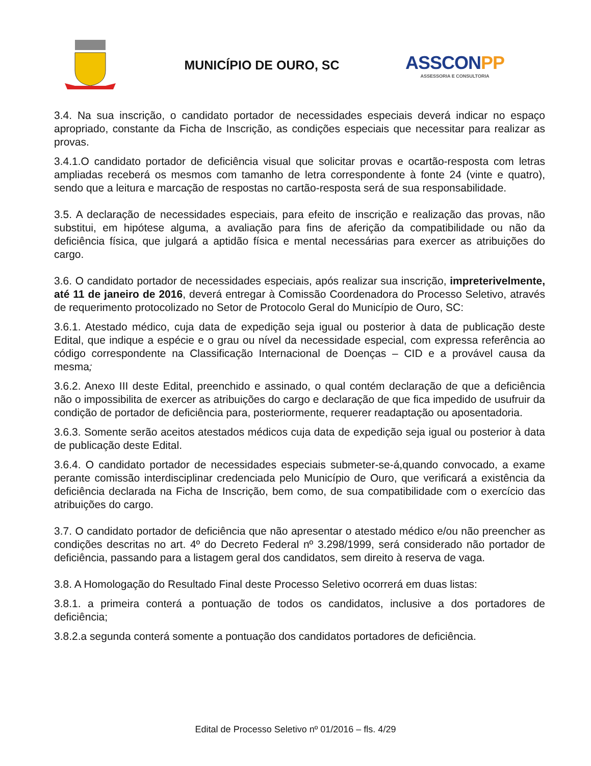MUNICÍPIO DE OURO, SC
ASSCONPP
ASSESSORIA E CONSULTORIA
3.4. Na sua inscrição, o candidato portador de necessidades especiais deverá indicar no espaço apropriado, constante da Ficha de Inscrição, as condições especiais que necessitar para realizar as provas.
3.4.1.O candidato portador de deficiência visual que solicitar provas e ocartão-resposta com letras ampliadas receberá os mesmos com tamanho de letra correspondente à fonte 24 (vinte e quatro), sendo que a leitura e marcação de respostas no cartão-resposta será de sua responsabilidade.
3.5. A declaração de necessidades especiais, para efeito de inscrição e realização das provas, não substitui, em hipótese alguma, a avaliação para fins de aferição da compatibilidade ou não da deficiência física, que julgará a aptidão física e mental necessárias para exercer as atribuições do cargo.
3.6. O candidato portador de necessidades especiais, após realizar sua inscrição, impreterivelmente, até 11 de janeiro de 2016, deverá entregar à Comissão Coordenadora do Processo Seletivo, através de requerimento protocolizado no Setor de Protocolo Geral do Município de Ouro, SC:
3.6.1. Atestado médico, cuja data de expedição seja igual ou posterior à data de publicação deste Edital, que indique a espécie e o grau ou nível da necessidade especial, com expressa referência ao código correspondente na Classificação Internacional de Doenças – CID e a provável causa da mesma;
3.6.2. Anexo III deste Edital, preenchido e assinado, o qual contém declaração de que a deficiência não o impossibilita de exercer as atribuições do cargo e declaração de que fica impedido de usufruir da condição de portador de deficiência para, posteriormente, requerer readaptação ou aposentadoria.
3.6.3. Somente serão aceitos atestados médicos cuja data de expedição seja igual ou posterior à data de publicação deste Edital.
3.6.4. O candidato portador de necessidades especiais submeter-se-á,quando convocado, a exame perante comissão interdisciplinar credenciada pelo Município de Ouro, que verificará a existência da deficiência declarada na Ficha de Inscrição, bem como, de sua compatibilidade com o exercício das atribuições do cargo.
3.7. O candidato portador de deficiência que não apresentar o atestado médico e/ou não preencher as condições descritas no art. 4º do Decreto Federal nº 3.298/1999, será considerado não portador de deficiência, passando para a listagem geral dos candidatos, sem direito à reserva de vaga.
3.8. A Homologação do Resultado Final deste Processo Seletivo ocorrerá em duas listas:
3.8.1. a primeira conterá a pontuação de todos os candidatos, inclusive a dos portadores de deficiência;
3.8.2.a segunda conterá somente a pontuação dos candidatos portadores de deficiência.
Edital de Processo Seletivo nº 01/2016 – fls. 4/29